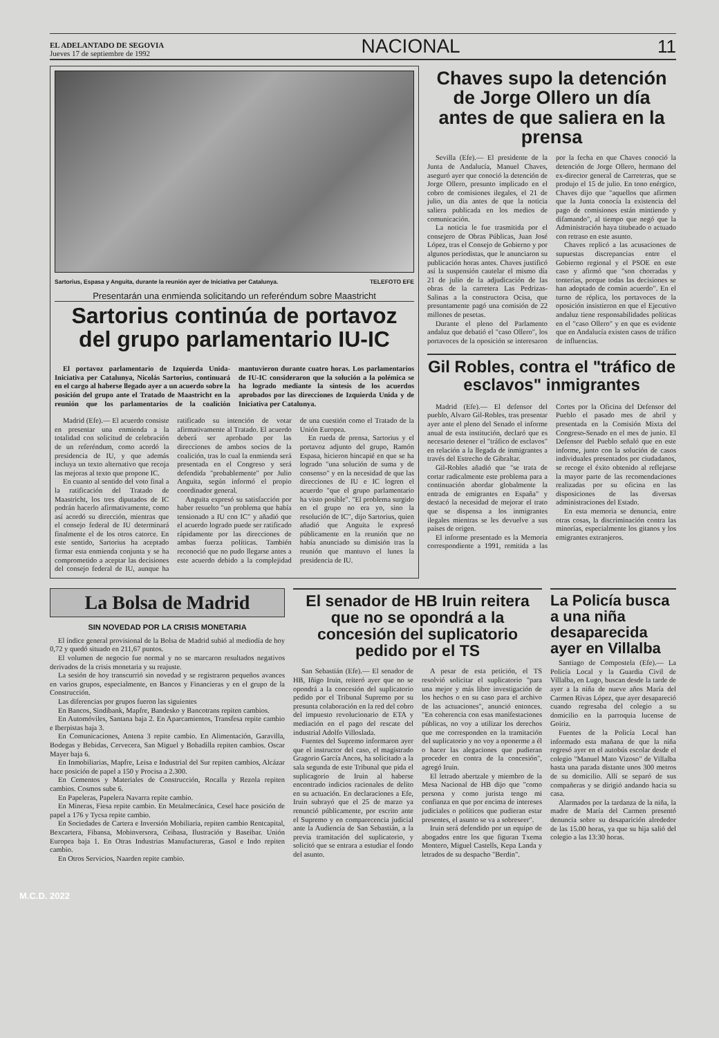EL ADELANTADO DE SEGOVIA
Jueves 17 de septiembre de 1992
NACIONAL
11
Sartorius, Espasa y Anguita, durante la reunión ayer de Iniciativa per Catalunya. TELEFOTO EFE
Presentarán una enmienda solicitando un referéndum sobre Maastricht
Sartorius continúa de portavoz del grupo parlamentario IU-IC
El portavoz parlamentario de Izquierda Unida-Iniciativa per Catalunya, Nicolás Sartorius, continuará en el cargo al haberse llegado ayer a un acuerdo sobre la posición del grupo ante el Tratado de Maastricht en la reunión que los parlamentarios de la coalición mantuvieron durante cuatro horas. Los parlamentarios de IU-IC consideraron que la solución a la polémica se ha logrado mediante la síntesis de los acuerdos aprobados por las direcciones de Izquierda Unida y de Iniciativa per Catalunya.
Madrid (Efe).— El acuerdo consiste en presentar una enmienda a la totalidad con solicitud de celebración de un referéndum, como acordó la presidencia de IU, y que además incluya un texto alternativo que recoja las mejoras al texto que propone IC.
En cuanto al sentido del voto final a la ratificación del Tratado de Maastricht, los tres diputados de IC podrán hacerlo afirmativamente, como así acordó su dirección, mientras que el consejo federal de IU determinará finalmente el de los otros catorce. En este sentido, Sartorius ha aceptado firmar esta enmienda conjunta y se ha comprometido a aceptar las decisiones del consejo federal de IU, aunque ha ratificado su intención de votar afirmativamente al Tratado. El acuerdo deberá ser aprobado por las direcciones de ambos socios de la coalición, tras lo cual la enmienda será presentada en el Congreso y será defendida "probablemente" por Julio Anguita, según informó el propio coordinador general.
Anguita expresó su satisfacción por haber resuelto "un problema que había tensionado a IU con IC" y añadió que el acuerdo logrado puede ser ratificado rápidamente por las direcciones de ambas fuerza políticas. También reconoció que no pudo llegarse antes a este acuerdo debido a la complejidad de una cuestión como el Tratado de la Unión Europea.
En rueda de prensa, Sartorius y el portavoz adjunto del grupo, Ramón Espasa, hicieron hincapié en que se ha logrado "una solución de suma y de consenso" y en la necesidad de que las direcciones de IU e IC logren el acuerdo "que el grupo parlamentario ha visto posible". "El problema surgido en el grupo no era yo, sino la resolución de IC", dijo Sartorius, quien añadió que Anguita le expresó públicamente en la reunión que no había anunciado su dimisión tras la reunión que mantuvo el lunes la presidencia de IU.
Chaves supo la detención de Jorge Ollero un día antes de que saliera en la prensa
Sevilla (Efe).— El presidente de la Junta de Andalucía, Manuel Chaves, aseguró ayer que conoció la detención de Jorge Ollero, presunto implicado en el cobro de comisiones ilegales, el 21 de julio, un día antes de que la noticia saliera publicada en los medios de comunicación.
La noticia le fue trasmitida por el consejero de Obras Públicas, Juan José López, tras el Consejo de Gobierno y por algunos periodistas, que le anunciaron su publicación horas antes. Chaves justificó así la suspensión cautelar el mismo día 21 de julio de la adjudicación de las obras de la carretera Las Pedrizas-Salinas a la constructora Ocisa, que presuntamente pagó una comisión de 22 millones de pesetas.
Durante el pleno del Parlamento andaluz que debatió el "caso Ollero", los portavoces de la oposición se interesaron por la fecha en que Chaves conoció la detención de Jorge Ollero, hermano del ex-director general de Carreteras, que se produjo el 15 de julio. En tono enérgico, Chaves dijo que "aquellos que afirmen que la Junta conocía la existencia del pago de comisiones están mintiendo y difamando", al tiempo que negó que la Administración haya titubeado o actuado con retraso en este asunto.
Chaves replicó a las acusaciones de supuestas discrepancias entre el Gobierno regional y el PSOE en este caso y afirmó que "son chorradas y tonterías, porque todas las decisiones se han adoptado de común acuerdo". En el turno de réplica, los portavoces de la oposición insistieron en que el Ejecutivo andaluz tiene responsabilidades políticas en el "caso Ollero" y en que es evidente que en Andalucía existen casos de tráfico de influencias.
Gil Robles, contra el "tráfico de esclavos" inmigrantes
Madrid (Efe).— El defensor del pueblo, Alvaro Gil-Robles, tras presentar ayer ante el pleno del Senado el informe anual de esta institución, declaró que es necesario detener el "tráfico de esclavos" en relación a la llegada de inmigrantes a través del Estrecho de Gibraltar.
Gil-Robles añadió que "se trata de cortar radicalmente este problema para a continuación abordar globalmente la entrada de emigrantes en España" y destacó la necesidad de mejorar el trato que se dispensa a los inmigrantes ilegales mientras se les devuelve a sus países de origen.
El informe presentado es la Memoria correspondiente a 1991, remitida a las Cortes por la Oficina del Defensor del Pueblo el pasado mes de abril y presentada en la Comisión Mixta del Congreso-Senado en el mes de junio. El Defensor del Pueblo señaló que en este informe, junto con la solución de casos individuales presentados por ciudadanos, se recoge el éxito obtenido al reflejarse la mayor parte de las recomendaciones realizadas por su oficina en las disposiciones de las diversas administraciones del Estado.
En esta memoria se denuncia, entre otras cosas, la discriminación contra las minorías, especialmente los gitanos y los emigrantes extranjeros.
La Bolsa de Madrid
SIN NOVEDAD POR LA CRISIS MONETARIA
El índice general provisional de la Bolsa de Madrid subió al mediodía de hoy 0,72 y quedó situado en 211,67 puntos.
El volumen de negocio fue normal y no se marcaron resultados negativos derivados de la crisis monetaria y su reajuste.
La sesión de hoy transcurrió sin novedad y se registraron pequeños avances en varios grupos, especialmente, en Bancos y Financieras y en el grupo de la Construcción.
Las diferencias por grupos fueron las siguientes
En Bancos, Sindibank, Mapfre, Bandesko y Bancotrans repiten cambios.
En Automóviles, Santana baja 2. En Aparcamientos, Transfesa repite cambio e Iberpistas baja 3.
En Comunicaciones, Antena 3 repite cambio. En Alimentación, Garavilla, Bodegas y Bebidas, Cervecera, San Miguel y Bobadilla repiten cambios. Oscar Mayer baja 6.
En Inmobiliarias, Mapfre, Leisa e Industrial del Sur repiten cambios, Alcázar hace posición de papel a 150 y Procisa a 2.300.
En Cementos y Materiales de Construcción, Rocalla y Rezola repiten cambios. Cosmos sube 6.
En Papeleras, Papelera Navarra repite cambio.
En Mineras, Fiesa repite cambio. En Metalmecánica, Cesel hace posición de papel a 176 y Tycsa repite cambio.
En Sociedades de Cartera e Inversión Mobiliaria, repiten cambio Rentcapital, Bexcartera, Fibansa, Mobinversora, Ceibasa, Ilustración y Baseibar. Unión Europea baja 1. En Otras Industrias Manufactureras, Gasol e Indo repiten cambio.
En Otros Servicios, Naarden repite cambio.
El senador de HB Iruin reitera que no se opondrá a la concesión del suplicatorio pedido por el TS
San Sebastián (Efe).— El senador de HB, Iñigo Iruin, reiteró ayer que no se opondrá a la concesión del suplicatorio pedido por el Tribunal Supremo por su presunta colaboración en la red del cobro del impuesto revolucionario de ETA y mediación en el pago del rescate del industrial Adolfo Villoslada.
Fuentes del Supremo informaron ayer que el instructor del caso, el magistrado Gragorio García Ancos, ha solicitado a la sala segunda de este Tribunal que pida el suplicagorio de Iruin al haberse encontrado indicios racionales de delito en su actuación. En declaraciones a Efe, Iruin subrayó que el 25 de marzo ya renunció públicamente, por escrito ante el Supremo y en comparecencia judicial ante la Audiencia de San Sebastián, a la previa tramitación del suplicatorio, y solicitó que se entrara a estudiar el fondo del asunto.
A pesar de esta petición, el TS resolvió solicitar el suplicatorio "para una mejor y más libre investigación de los hechos o en su caso para el archivo de las actuaciones", anunció entonces. "En coherencia con esas manifestaciones públicas, no voy a utilizar los derechos que me corresponden en la tramitación del suplicatorio y no voy a oponerme a él o hacer las alegaciones que pudieran proceder en contra de la concesión", agregó Iruin.
El letrado abertzale y miembro de la Mesa Nacional de HB dijo que "como persona y como jurista tengo mi confianza en que por encima de intereses judiciales o políticos que pudieran estar presentes, el asunto se va a sobreseer".
Iruin será defendido por un equipo de abogados entre los que figuran Txema Montero, Miguel Castells, Kepa Landa y letrados de su despacho "Berdin".
La Policía busca a una niña desaparecida ayer en Villalba
Santiago de Compostela (Efe).— La Policía Local y la Guardia Civil de Villalba, en Lugo, buscan desde la tarde de ayer a la niña de nueve años María del Carmen Rivas López, que ayer desapareció cuando regresaba del colegio a su domicilio en la parroquia lucense de Goiriz.
Fuentes de la Policía Local han informado esta mañana de que la niña regresó ayer en el autobús escolar desde el colegio "Manuel Mato Vizoso" de Villalba hasta una parada distante unos 300 metros de su domicilio. Allí se separó de sus compañeras y se dirigió andando hacia su casa.
Alarmados por la tardanza de la niña, la madre de María del Carmen presentó denuncia sobre su desaparición alrededor de las 15.00 horas, ya que su hija salió del colegio a las 13:30 horas.
M.C.D. 2022